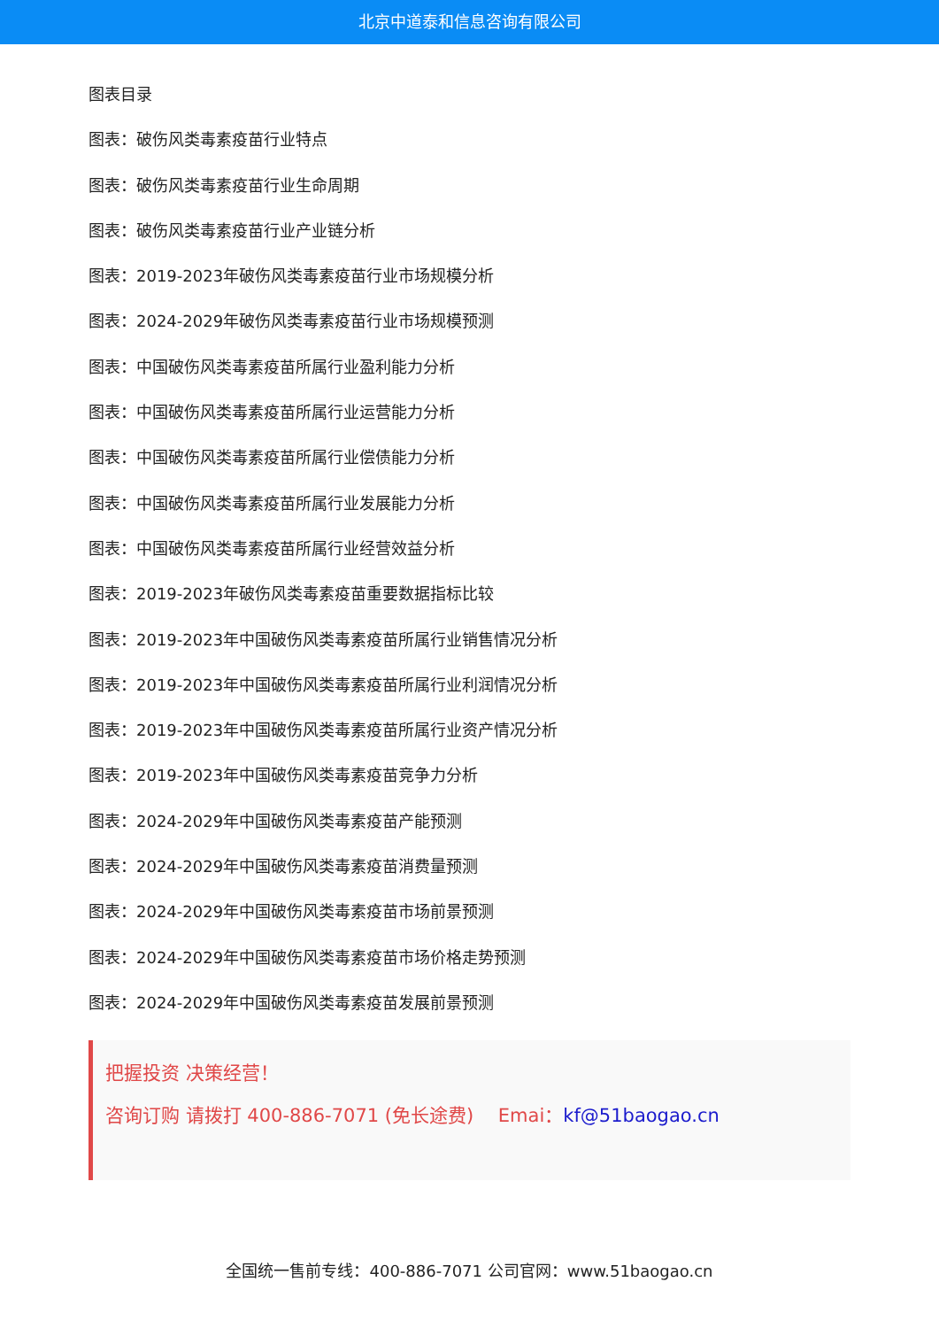北京中道泰和信息咨询有限公司
图表目录
图表：破伤风类毒素疫苗行业特点
图表：破伤风类毒素疫苗行业生命周期
图表：破伤风类毒素疫苗行业产业链分析
图表：2019-2023年破伤风类毒素疫苗行业市场规模分析
图表：2024-2029年破伤风类毒素疫苗行业市场规模预测
图表：中国破伤风类毒素疫苗所属行业盈利能力分析
图表：中国破伤风类毒素疫苗所属行业运营能力分析
图表：中国破伤风类毒素疫苗所属行业偿债能力分析
图表：中国破伤风类毒素疫苗所属行业发展能力分析
图表：中国破伤风类毒素疫苗所属行业经营效益分析
图表：2019-2023年破伤风类毒素疫苗重要数据指标比较
图表：2019-2023年中国破伤风类毒素疫苗所属行业销售情况分析
图表：2019-2023年中国破伤风类毒素疫苗所属行业利润情况分析
图表：2019-2023年中国破伤风类毒素疫苗所属行业资产情况分析
图表：2019-2023年中国破伤风类毒素疫苗竞争力分析
图表：2024-2029年中国破伤风类毒素疫苗产能预测
图表：2024-2029年中国破伤风类毒素疫苗消费量预测
图表：2024-2029年中国破伤风类毒素疫苗市场前景预测
图表：2024-2029年中国破伤风类毒素疫苗市场价格走势预测
图表：2024-2029年中国破伤风类毒素疫苗发展前景预测
把握投资 决策经营！
咨询订购 请拨打 400-886-7071 (免长途费)　 Emai：kf@51baogao.cn
全国统一售前专线：400-886-7071 公司官网：www.51baogao.cn